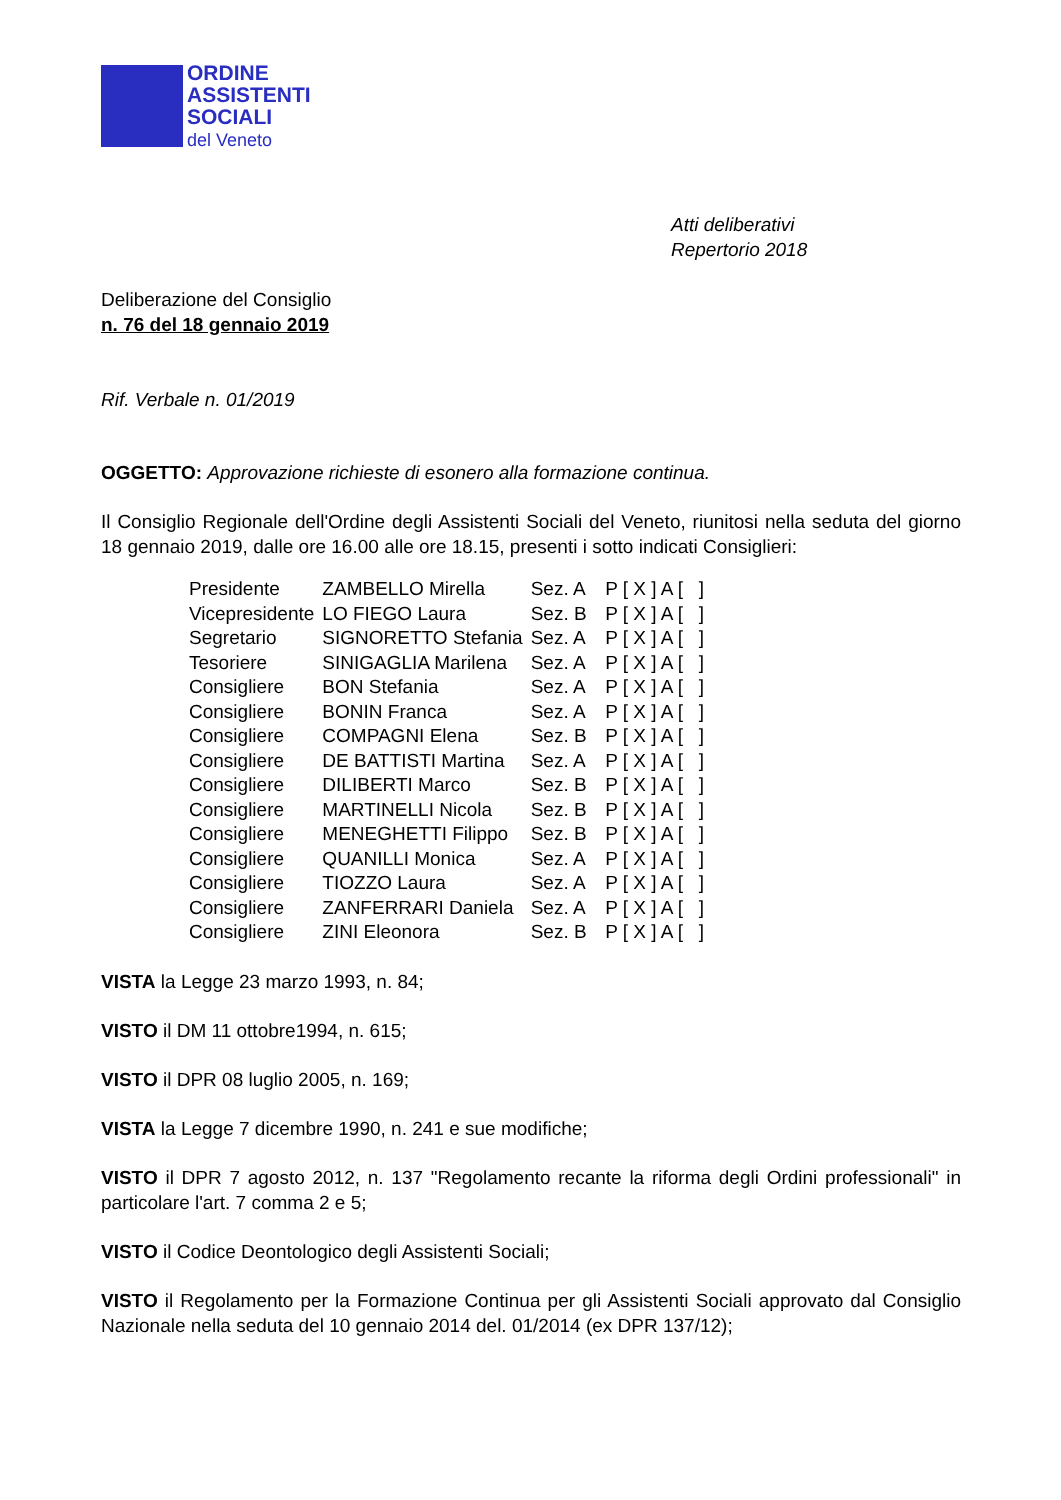ORDINE
ASSISTENTI
SOCIALI
del Veneto
Atti deliberativi
Repertorio 2018
Deliberazione del Consiglio
n. 76 del 18 gennaio 2019
Rif. Verbale n. 01/2019
OGGETTO: Approvazione richieste di esonero alla formazione continua.
Il Consiglio Regionale dell'Ordine degli Assistenti Sociali del Veneto, riunitosi nella seduta del giorno 18 gennaio 2019, dalle ore 16.00 alle ore 18.15, presenti i sotto indicati Consiglieri:
| Presidente | ZAMBELLO Mirella | Sez. A | P [ X ] A [ ] |
| Vicepresidente | LO FIEGO Laura | Sez. B | P [ X ] A [ ] |
| Segretario | SIGNORETTO Stefania | Sez. A | P [ X ] A [ ] |
| Tesoriere | SINIGAGLIA Marilena | Sez. A | P [ X ] A [ ] |
| Consigliere | BON Stefania | Sez. A | P [ X ] A [ ] |
| Consigliere | BONIN Franca | Sez. A | P [ X ] A [ ] |
| Consigliere | COMPAGNI Elena | Sez. B | P [ X ] A [ ] |
| Consigliere | DE BATTISTI Martina | Sez. A | P [ X ] A [ ] |
| Consigliere | DILIBERTI Marco | Sez. B | P [ X ] A [ ] |
| Consigliere | MARTINELLI Nicola | Sez. B | P [ X ] A [ ] |
| Consigliere | MENEGHETTI Filippo | Sez. B | P [ X ] A [ ] |
| Consigliere | QUANILLI Monica | Sez. A | P [ X ] A [ ] |
| Consigliere | TIOZZO Laura | Sez. A | P [ X ] A [ ] |
| Consigliere | ZANFERRARI Daniela | Sez. A | P [ X ] A [ ] |
| Consigliere | ZINI Eleonora | Sez. B | P [ X ] A [ ] |
VISTA la Legge 23 marzo 1993, n. 84;
VISTO il DM 11 ottobre1994, n. 615;
VISTO il DPR 08 luglio 2005, n. 169;
VISTA la Legge 7 dicembre 1990, n. 241 e sue modifiche;
VISTO il DPR 7 agosto 2012, n. 137 "Regolamento recante la riforma degli Ordini professionali" in particolare l'art. 7 comma 2 e 5;
VISTO il Codice Deontologico degli Assistenti Sociali;
VISTO il Regolamento per la Formazione Continua per gli Assistenti Sociali approvato dal Consiglio Nazionale nella seduta del 10 gennaio 2014 del. 01/2014 (ex DPR 137/12);